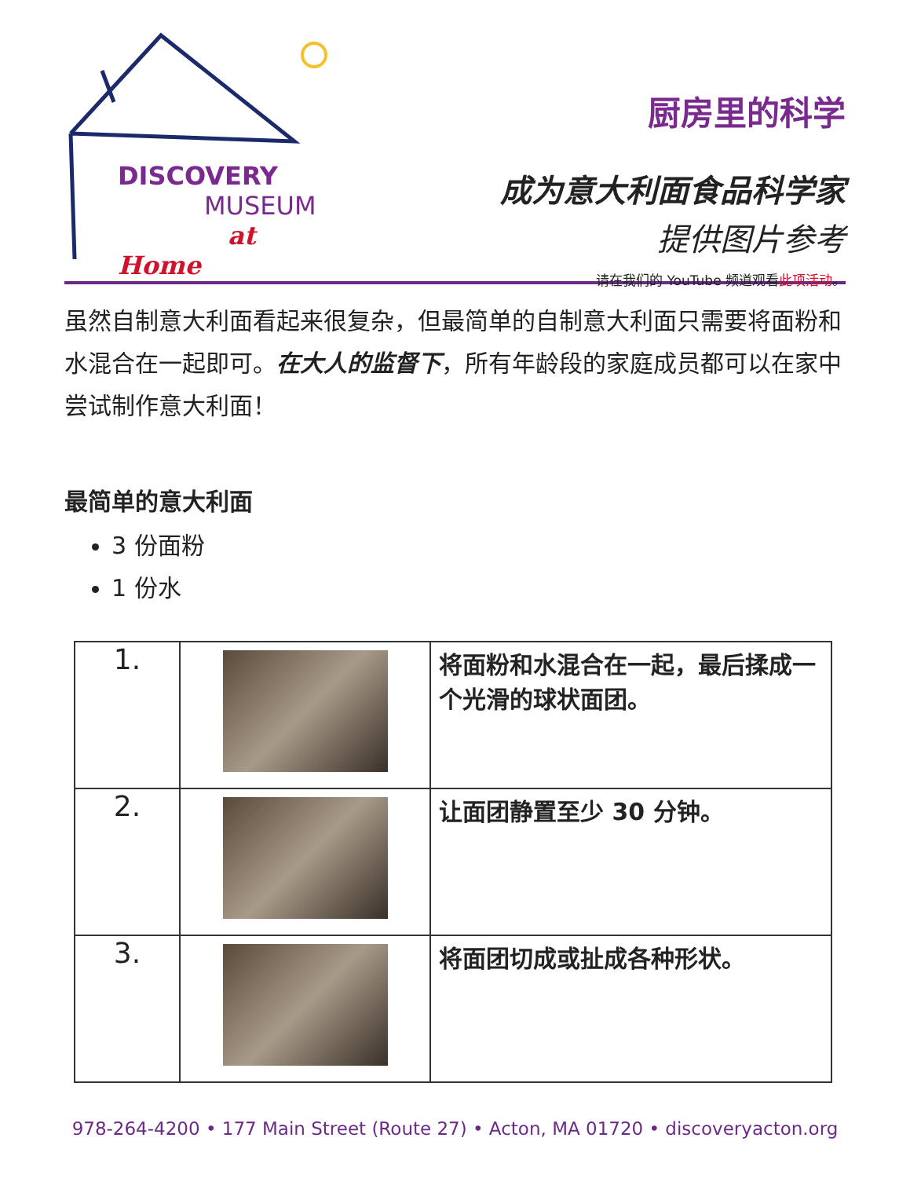DISCOVERY
MUSEUM
at Home
厨房里的科学
成为意大利面食品科学家
提供图片参考
请在我们的 YouTube 频道观看此项活动。
虽然自制意大利面看起来很复杂，但最简单的自制意大利面只需要将面粉和水混合在一起即可。在大人的监督下，所有年龄段的家庭成员都可以在家中尝试制作意大利面！
最简单的意大利面
3 份面粉
1 份水
| 1. | | 将面粉和水混合在一起，最后揉成一个光滑的球状面团。 |
| 2. | | 让面团静置至少 30 分钟。 |
| 3. | | 将面团切成或扯成各种形状。 |
978-264-4200 • 177 Main Street (Route 27) • Acton, MA 01720 • discoveryacton.org